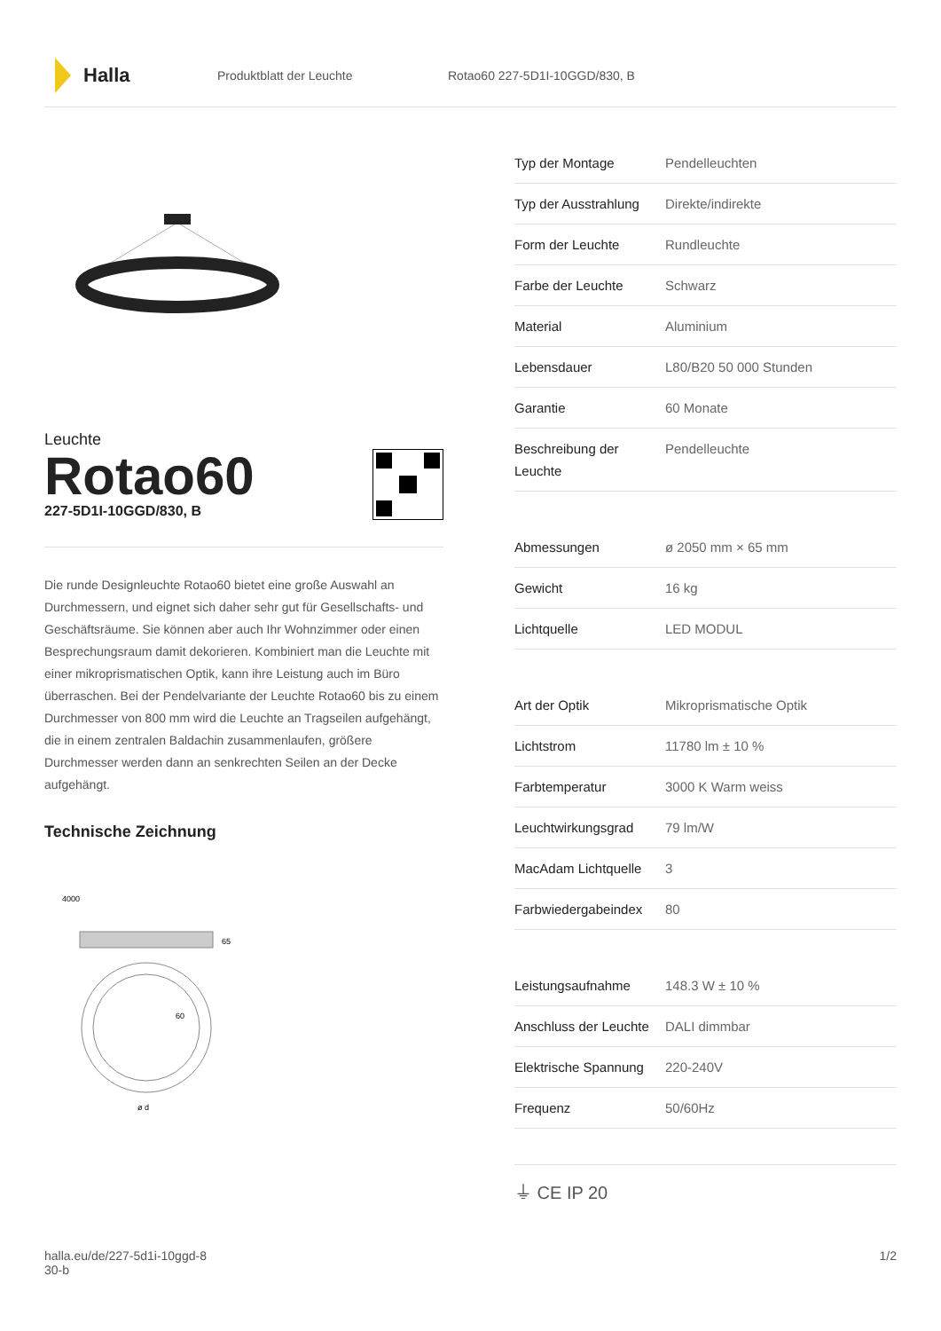Halla
Produktblatt der Leuchte Rotao60 227-5D1I-10GGD/830, B
Leuchte
Rotao60
227-5D1I-10GGD/830, B
Die runde Designleuchte Rotao60 bietet eine große Auswahl an Durchmessern, und eignet sich daher sehr gut für Gesellschafts- und Geschäftsräume. Sie können aber auch Ihr Wohnzimmer oder einen Besprechungsraum damit dekorieren. Kombiniert man die Leuchte mit einer mikroprismatischen Optik, kann ihre Leistung auch im Büro überraschen. Bei der Pendelvariante der Leuchte Rotao60 bis zu einem Durchmesser von 800 mm wird die Leuchte an Tragseilen aufgehängt, die in einem zentralen Baldachin zusammenlaufen, größere Durchmesser werden dann an senkrechten Seilen an der Decke aufgehängt.
Technische Zeichnung
4000
65
60
ø d
| Typ der Montage | Pendelleuchten |
| Typ der Ausstrahlung | Direkte/indirekte |
| Form der Leuchte | Rundleuchte |
| Farbe der Leuchte | Schwarz |
| Material | Aluminium |
| Lebensdauer | L80/B20 50 000 Stunden |
| Garantie | 60 Monate |
| Beschreibung der Leuchte | Pendelleuchte |
| Abmessungen | ø 2050 mm × 65 mm |
| Gewicht | 16 kg |
| Lichtquelle | LED MODUL |
| Art der Optik | Mikroprismatische Optik |
| Lichtstrom | 11780 lm ± 10 % |
| Farbtemperatur | 3000 K Warm weiss |
| Leuchtwirkungsgrad | 79 lm/W |
| MacAdam Lichtquelle | 3 |
| Farbwiedergabeindex | 80 |
| Leistungsaufnahme | 148.3 W ± 10 % |
| Anschluss der Leuchte | DALI dimmbar |
| Elektrische Spannung | 220-240V |
| Frequenz | 50/60Hz |
⏚ CE IP 20
halla.eu/de/227-5d1i-10ggd-8
30-b
1/2